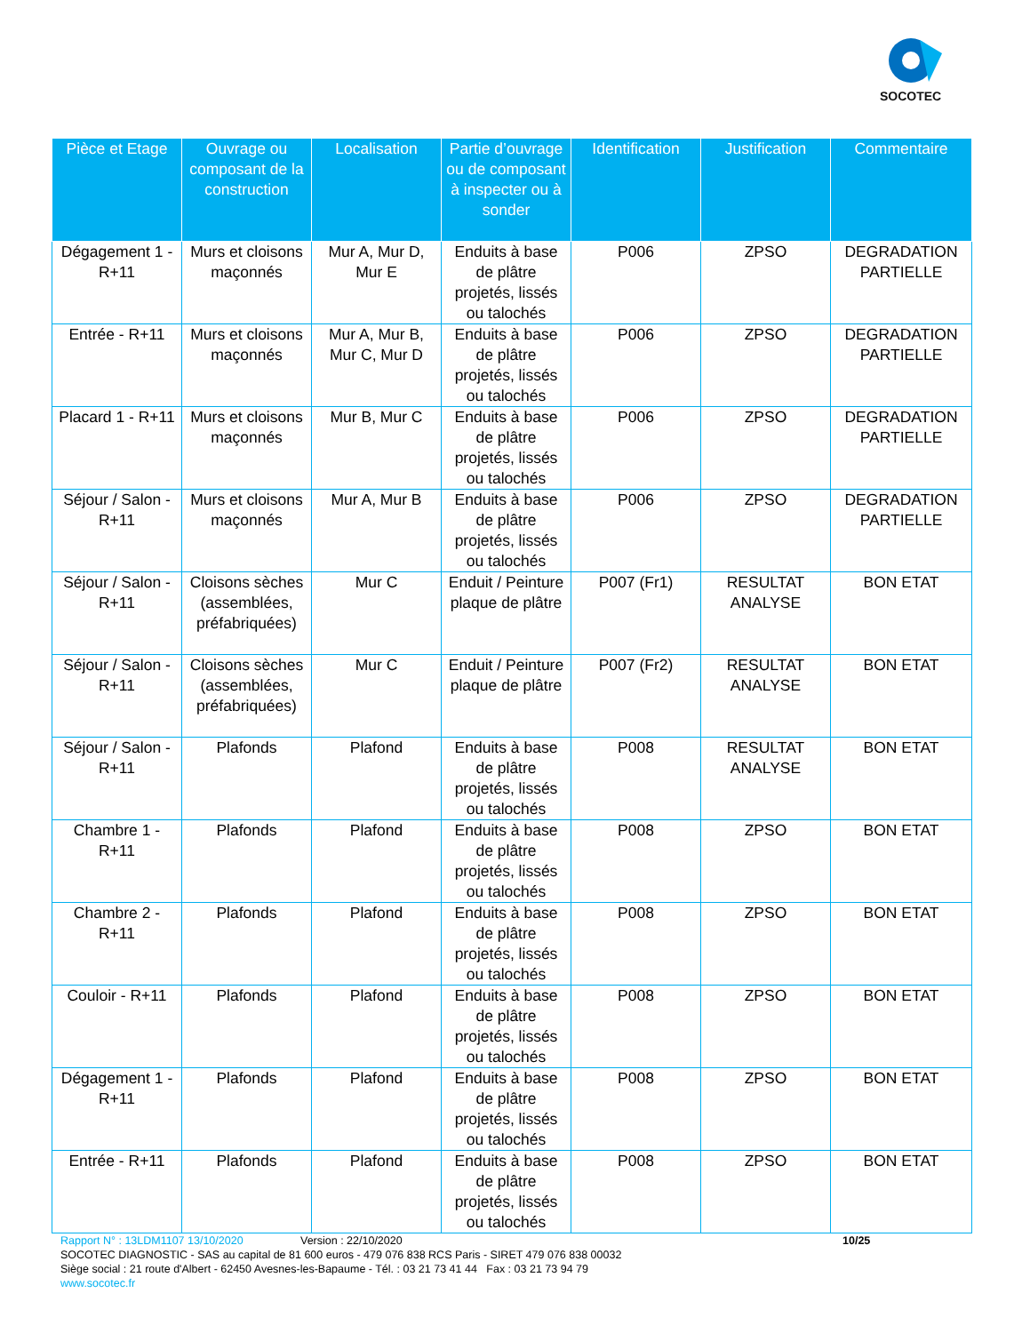SOCOTEC
| Pièce et Etage | Ouvrage ou composant de la construction | Localisation | Partie d’ouvrage ou de composant à inspecter ou à sonder | Identification | Justification | Commentaire |
| --- | --- | --- | --- | --- | --- | --- |
| Dégagement 1 - R+11 | Murs et cloisons maçonnés | Mur A, Mur D, Mur E | Enduits à base de plâtre projetés, lissés ou talochés | P006 | ZPSO | DEGRADATION PARTIELLE |
| Entrée - R+11 | Murs et cloisons maçonnés | Mur A, Mur B, Mur C, Mur D | Enduits à base de plâtre projetés, lissés ou talochés | P006 | ZPSO | DEGRADATION PARTIELLE |
| Placard 1 - R+11 | Murs et cloisons maçonnés | Mur B, Mur C | Enduits à base de plâtre projetés, lissés ou talochés | P006 | ZPSO | DEGRADATION PARTIELLE |
| Séjour / Salon - R+11 | Murs et cloisons maçonnés | Mur A, Mur B | Enduits à base de plâtre projetés, lissés ou talochés | P006 | ZPSO | DEGRADATION PARTIELLE |
| Séjour / Salon - R+11 | Cloisons sèches (assemblées, préfabriquées) | Mur C | Enduit / Peinture plaque de plâtre | P007 (Fr1) | RESULTAT ANALYSE | BON ETAT |
| Séjour / Salon - R+11 | Cloisons sèches (assemblées, préfabriquées) | Mur C | Enduit / Peinture plaque de plâtre | P007 (Fr2) | RESULTAT ANALYSE | BON ETAT |
| Séjour / Salon - R+11 | Plafonds | Plafond | Enduits à base de plâtre projetés, lissés ou talochés | P008 | RESULTAT ANALYSE | BON ETAT |
| Chambre 1 - R+11 | Plafonds | Plafond | Enduits à base de plâtre projetés, lissés ou talochés | P008 | ZPSO | BON ETAT |
| Chambre 2 - R+11 | Plafonds | Plafond | Enduits à base de plâtre projetés, lissés ou talochés | P008 | ZPSO | BON ETAT |
| Couloir - R+11 | Plafonds | Plafond | Enduits à base de plâtre projetés, lissés ou talochés | P008 | ZPSO | BON ETAT |
| Dégagement 1 - R+11 | Plafonds | Plafond | Enduits à base de plâtre projetés, lissés ou talochés | P008 | ZPSO | BON ETAT |
| Entrée - R+11 | Plafonds | Plafond | Enduits à base de plâtre projetés, lissés ou talochés | P008 | ZPSO | BON ETAT |
Rapport N° : 13LDM1107 13/10/2020 Version : 22/10/2020 10/25
SOCOTEC DIAGNOSTIC - SAS au capital de 81 600 euros - 479 076 838 RCS Paris - SIRET 479 076 838 00032
Siège social : 21 route d'Albert - 62450 Avesnes-les-Bapaume - Tél. : 03 21 73 41 44 Fax : 03 21 73 94 79
www.socotec.fr